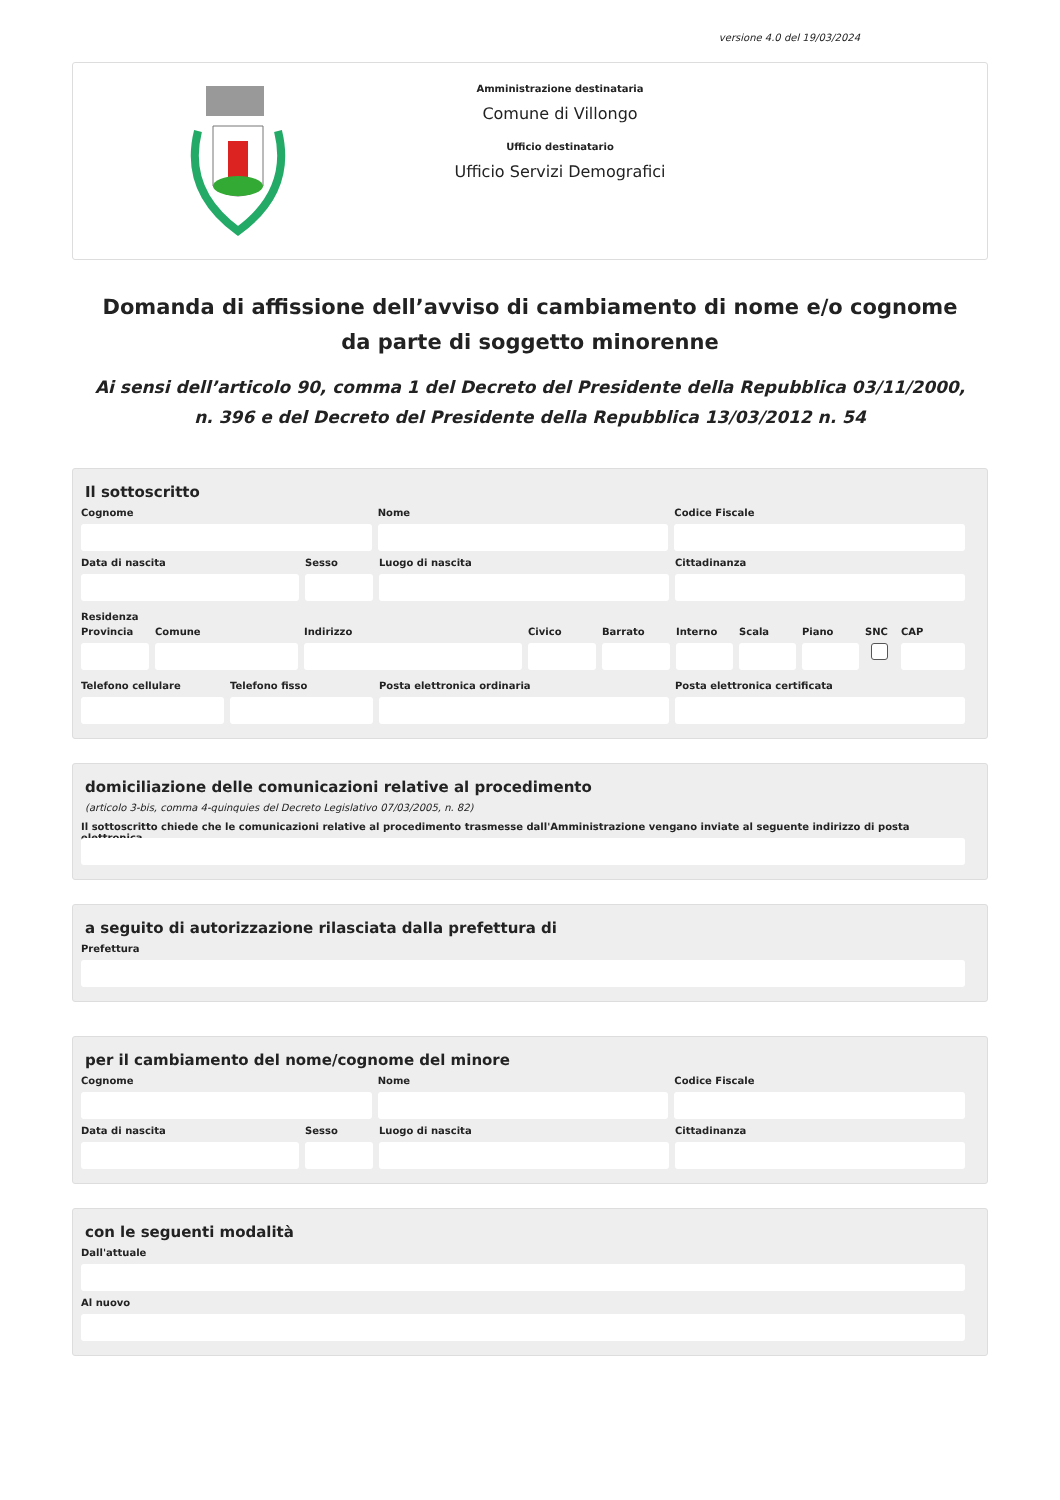versione 4.0 del 19/03/2024
Amministrazione destinataria
Comune di Villongo
Ufficio destinatario
Ufficio Servizi Demografici
Domanda di affissione dell’avviso di cambiamento di nome e/o cognome da parte di soggetto minorenne
Ai sensi dell’articolo 90, comma 1 del Decreto del Presidente della Repubblica 03/11/2000, n. 396 e del Decreto del Presidente della Repubblica 13/03/2012 n. 54
Il sottoscritto
Cognome Nome Codice Fiscale
Data di nascita Sesso Luogo di nascita Cittadinanza
Residenza
Provincia
Comune Indirizzo Civico Barrato Interno
Scala Piano SNC CAP
Telefono cellulare
Telefono fisso Posta elettronica ordinaria Posta elettronica certificata
domiciliazione delle comunicazioni relative al procedimento
(articolo 3-bis, comma 4-quinquies del Decreto Legislativo 07/03/2005, n. 82)
Il sottoscritto chiede che le comunicazioni relative al procedimento trasmesse dall'Amministrazione vengano inviate al seguente indirizzo di posta elettronica
a seguito di autorizzazione rilasciata dalla prefettura di
Prefettura
per il cambiamento del nome/cognome del minore
Cognome Nome Codice Fiscale
Data di nascita Sesso Luogo di nascita Cittadinanza
con le seguenti modalità
Dall'attuale
Al nuovo